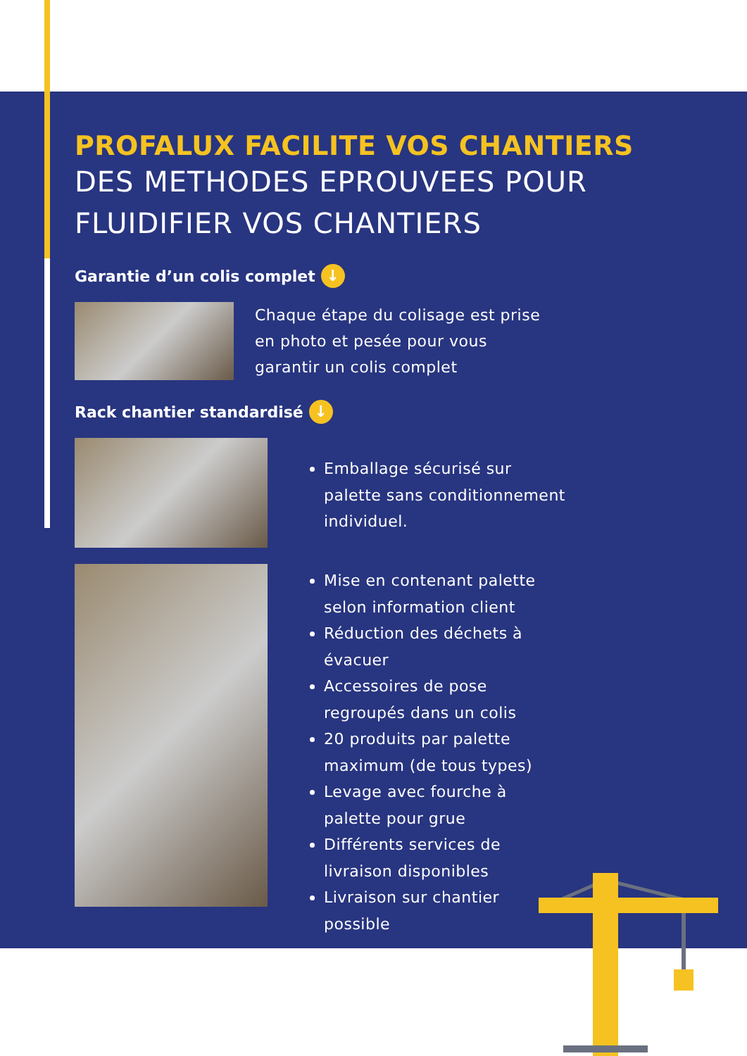PROFALUX FACILITE VOS CHANTIERS
DES METHODES EPROUVEES POUR
FLUIDIFIER VOS CHANTIERS
Garantie d’un colis complet ↓
Chaque étape du colisage est prise
en photo et pesée pour vous
garantir un colis complet
Rack chantier standardisé ↓
Emballage sécurisé sur
palette sans conditionnement
individuel.
Mise en contenant palette
selon information client
Réduction des déchets à
évacuer
Accessoires de pose
regroupés dans un colis
20 produits par palette
maximum (de tous types)
Levage avec fourche à
palette pour grue
Différents services de
livraison disponibles
Livraison sur chantier
possible